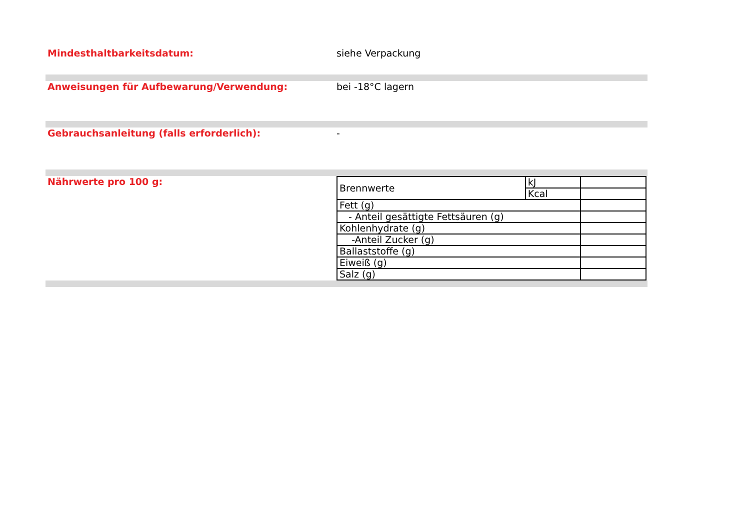Mindesthaltbarkeitsdatum: siehe Verpackung
Anweisungen für Aufbewarung/Verwendung: bei -18°C lagern
Gebrauchsanleitung (falls erforderlich): -
Nährwerte pro 100 g:
| Brennwerte | kJ | |
| | Kcal | |
| Fett (g) | | |
| - Anteil gesättigte Fettsäuren (g) | | |
| Kohlenhydrate (g) | | |
| -Anteil Zucker (g) | | |
| Ballaststoffe (g) | | |
| Eiweiß (g) | | |
| Salz (g) | | |